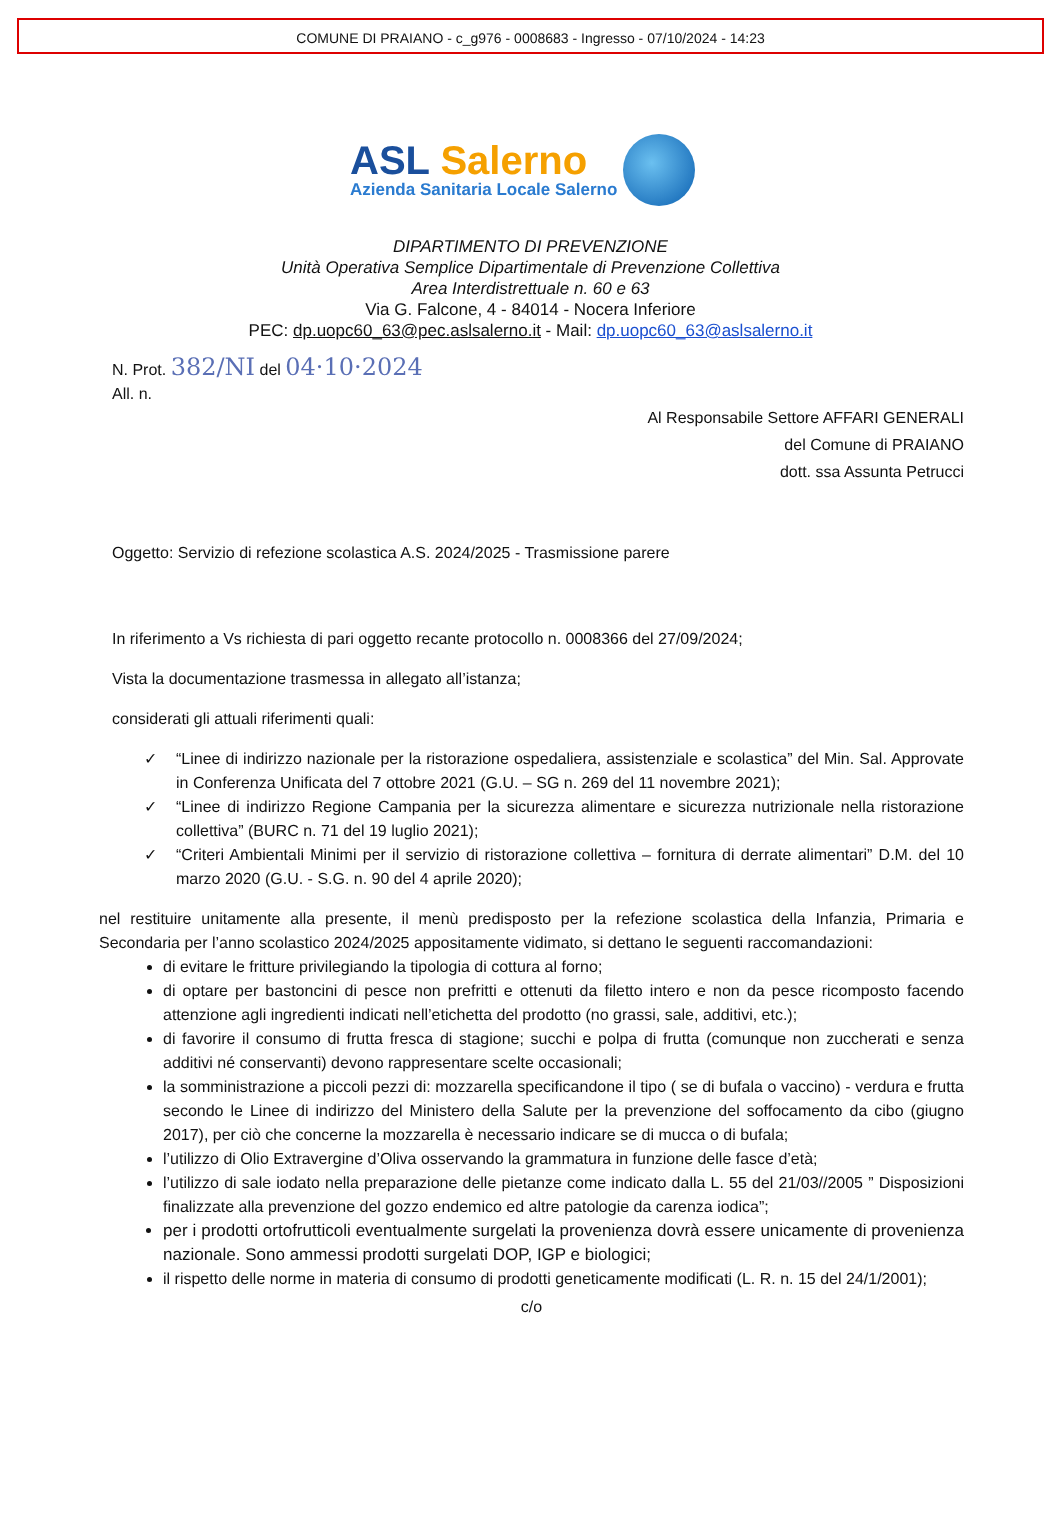COMUNE DI PRAIANO - c_g976 - 0008683 - Ingresso - 07/10/2024 - 14:23
ASL Salerno
Azienda Sanitaria Locale Salerno
DIPARTIMENTO DI PREVENZIONE
Unità Operativa Semplice Dipartimentale di Prevenzione Collettiva
Area Interdistrettuale n. 60 e 63
Via G. Falcone, 4 - 84014 - Nocera Inferiore
PEC: dp.uopc60_63@pec.aslsalerno.it - Mail: dp.uopc60_63@aslsalerno.it
N. Prot. 382/NI del 04·10·2024
All. n.
Al Responsabile Settore AFFARI GENERALI
del Comune di PRAIANO
dott. ssa Assunta Petrucci
Oggetto: Servizio di refezione scolastica A.S. 2024/2025 - Trasmissione parere
In riferimento a Vs richiesta di pari oggetto recante protocollo n. 0008366 del 27/09/2024;
Vista la documentazione trasmessa in allegato all’istanza;
considerati gli attuali riferimenti quali:
✓ “Linee di indirizzo nazionale per la ristorazione ospedaliera, assistenziale e scolastica” del Min. Sal. Approvate in Conferenza Unificata del 7 ottobre 2021 (G.U. – SG n. 269 del 11 novembre 2021);
✓ “Linee di indirizzo Regione Campania per la sicurezza alimentare e sicurezza nutrizionale nella ristorazione collettiva” (BURC n. 71 del 19 luglio 2021);
✓ “Criteri Ambientali Minimi per il servizio di ristorazione collettiva – fornitura di derrate alimentari” D.M. del 10 marzo 2020 (G.U. - S.G. n. 90 del 4 aprile 2020);
nel restituire unitamente alla presente, il menù predisposto per la refezione scolastica della Infanzia, Primaria e Secondaria per l’anno scolastico 2024/2025 appositamente vidimato, si dettano le seguenti raccomandazioni:
di evitare le fritture privilegiando la tipologia di cottura al forno;
di optare per bastoncini di pesce non prefritti e ottenuti da filetto intero e non da pesce ricomposto facendo attenzione agli ingredienti indicati nell’etichetta del prodotto (no grassi, sale, additivi, etc.);
di favorire il consumo di frutta fresca di stagione; succhi e polpa di frutta (comunque non zuccherati e senza additivi né conservanti) devono rappresentare scelte occasionali;
la somministrazione a piccoli pezzi di: mozzarella specificandone il tipo ( se di bufala o vaccino) - verdura e frutta secondo le Linee di indirizzo del Ministero della Salute per la prevenzione del soffocamento da cibo (giugno 2017), per ciò che concerne la mozzarella è necessario indicare se di mucca o di bufala;
l’utilizzo di Olio Extravergine d’Oliva osservando la grammatura in funzione delle fasce d’età;
l’utilizzo di sale iodato nella preparazione delle pietanze come indicato dalla L. 55 del 21/03//2005 ” Disposizioni finalizzate alla prevenzione del gozzo endemico ed altre patologie da carenza iodica”;
per i prodotti ortofrutticoli eventualmente surgelati la provenienza dovrà essere unicamente di provenienza nazionale. Sono ammessi prodotti surgelati DOP, IGP e biologici;
il rispetto delle norme in materia di consumo di prodotti geneticamente modificati (L. R. n. 15 del 24/1/2001);
c/o